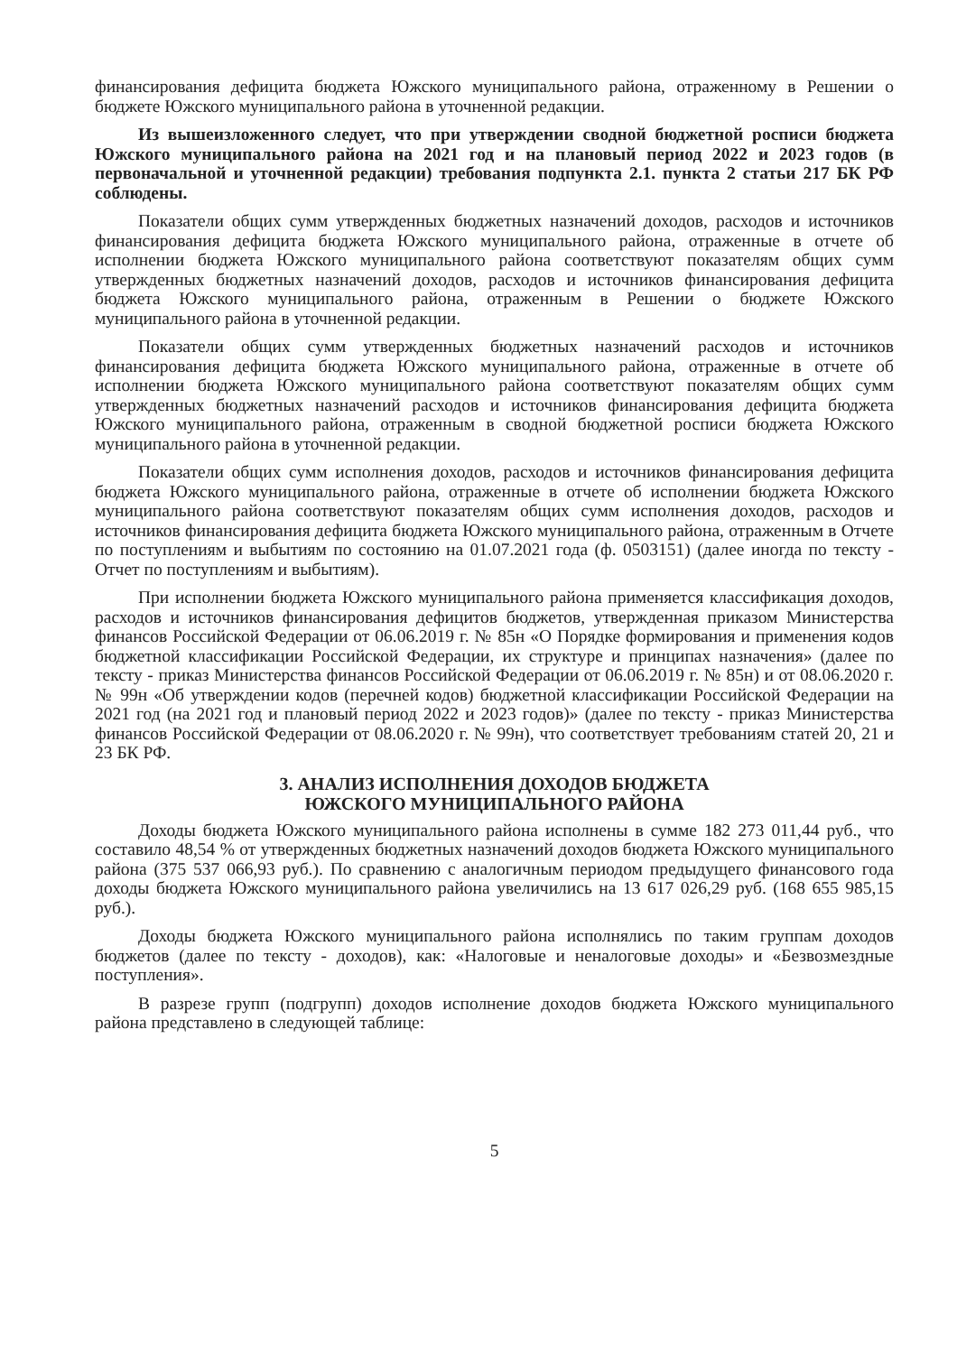финансирования дефицита бюджета Южского муниципального района, отраженному в Решении о бюджете Южского муниципального района в уточненной редакции.
Из вышеизложенного следует, что при утверждении сводной бюджетной росписи бюджета Южского муниципального района на 2021 год и на плановый период 2022 и 2023 годов (в первоначальной и уточненной редакции) требования подпункта 2.1. пункта 2 статьи 217 БК РФ соблюдены.
Показатели общих сумм утвержденных бюджетных назначений доходов, расходов и источников финансирования дефицита бюджета Южского муниципального района, отраженные в отчете об исполнении бюджета Южского муниципального района соответствуют показателям общих сумм утвержденных бюджетных назначений доходов, расходов и источников финансирования дефицита бюджета Южского муниципального района, отраженным в Решении о бюджете Южского муниципального района в уточненной редакции.
Показатели общих сумм утвержденных бюджетных назначений расходов и источников финансирования дефицита бюджета Южского муниципального района, отраженные в отчете об исполнении бюджета Южского муниципального района соответствуют показателям общих сумм утвержденных бюджетных назначений расходов и источников финансирования дефицита бюджета Южского муниципального района, отраженным в сводной бюджетной росписи бюджета Южского муниципального района в уточненной редакции.
Показатели общих сумм исполнения доходов, расходов и источников финансирования дефицита бюджета Южского муниципального района, отраженные в отчете об исполнении бюджета Южского муниципального района соответствуют показателям общих сумм исполнения доходов, расходов и источников финансирования дефицита бюджета Южского муниципального района, отраженным в Отчете по поступлениям и выбытиям по состоянию на 01.07.2021 года (ф. 0503151) (далее иногда по тексту - Отчет по поступлениям и выбытиям).
При исполнении бюджета Южского муниципального района применяется классификация доходов, расходов и источников финансирования дефицитов бюджетов, утвержденная приказом Министерства финансов Российской Федерации от 06.06.2019 г. № 85н «О Порядке формирования и применения кодов бюджетной классификации Российской Федерации, их структуре и принципах назначения» (далее по тексту - приказ Министерства финансов Российской Федерации от 06.06.2019 г. № 85н) и от 08.06.2020 г. № 99н «Об утверждении кодов (перечней кодов) бюджетной классификации Российской Федерации на 2021 год (на 2021 год и плановый период 2022 и 2023 годов)» (далее по тексту - приказ Министерства финансов Российской Федерации от 08.06.2020 г. № 99н), что соответствует требованиям статей 20, 21 и 23 БК РФ.
3. АНАЛИЗ ИСПОЛНЕНИЯ ДОХОДОВ БЮДЖЕТА
ЮЖСКОГО МУНИЦИПАЛЬНОГО РАЙОНА
Доходы бюджета Южского муниципального района исполнены в сумме 182 273 011,44 руб., что составило 48,54 % от утвержденных бюджетных назначений доходов бюджета Южского муниципального района (375 537 066,93 руб.). По сравнению с аналогичным периодом предыдущего финансового года доходы бюджета Южского муниципального района увеличились на 13 617 026,29 руб. (168 655 985,15 руб.).
Доходы бюджета Южского муниципального района исполнялись по таким группам доходов бюджетов (далее по тексту - доходов), как: «Налоговые и неналоговые доходы» и «Безвозмездные поступления».
В разрезе групп (подгрупп) доходов исполнение доходов бюджета Южского муниципального района представлено в следующей таблице:
5